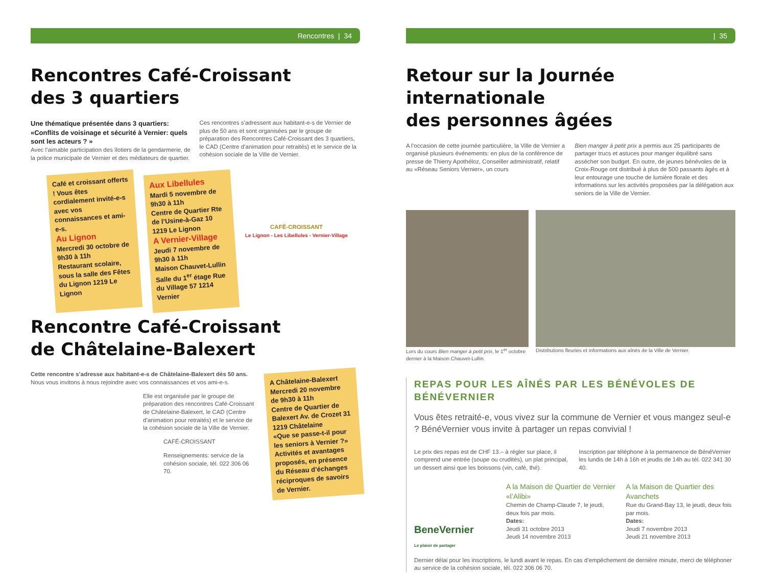Rencontres | 34
Rencontres Café-Croissant
des 3 quartiers
Une thématique présentée dans 3 quartiers: «Conflits de voisinage et sécurité à Vernier: quels sont les acteurs ? »
Avec l’aimable participation des îlotiers de la gendarmerie, de la police municipale de Vernier et des médiateurs de quartier.
Ces rencontres s’adressent aux habitant-e-s de Vernier de plus de 50 ans et sont organisées par le groupe de préparation des Rencontres Café-Croissant des 3 quartiers, le CAD (Centre d’animation pour retraités) et le service de la cohésion sociale de la Ville de Vernier.
Café et croissant offerts ! Vous êtes cordialement invité-e-s avec vos connaissances et ami-e-s.
Au Lignon
Mercredi 30 octobre de 9h30 à 11h
Restaurant scolaire, sous la salle des Fêtes du Lignon 1219 Le Lignon
Aux Libellules
Mardi 5 novembre de 9h30 à 11h
Centre de Quartier Rte de l’Usine-à-Gaz 10 1219 Le Lignon
A Vernier-Village
Jeudi 7 novembre de 9h30 à 11h
Maison Chauvet-Lullin Salle du 1<sup>er</sup> étage Rue du Village 57 1214 Vernier
CAFÉ-CROISSANT
Le Lignon - Les Libellules - Vernier-Village
Rencontre Café-Croissant
de Châtelaine-Balexert
Cette rencontre s’adresse aux habitant-e-s de Châtelaine-Balexert dès 50 ans.
Nous vous invitons à nous rejoindre avec vos connaissances et vos ami-e-s.
Elle est organisée par le groupe de préparation des rencontres Café-Croissant de Châtelaine-Balexert, le CAD (Centre d’animation pour retraités) et le service de la cohésion sociale de la Ville de Vernier.
CAFÉ-CROISSANT
Renseignements: service de la cohésion sociale, tél. 022 306 06 70.
A Châtelaine-Balexert
Mercredi 20 novembre
de 9h30 à 11h
Centre de Quartier de Balexert Av. de Crozet 31 1219 Châtelaine
«Que se passe-t-il pour les seniors à Vernier ?» Activités et avantages proposés, en présence du Réseau d’échanges réciproques de savoirs de Vernier.
| 35
Retour sur la Journée internationale
des personnes âgées
A l’occasion de cette journée particulière, la Ville de Vernier a organisé plusieurs événements: en plus de la conférence de presse de Thierry Apothéloz, Conseiller administratif, relatif au «Réseau Seniors Vernier», un cours
Bien manger à petit prix a permis aux 25 participants de partager trucs et astuces pour manger équilibré sans assécher son budget. En outre, de jeunes bénévoles de la Croix-Rouge ont distribué à plus de 500 passants âgés et à leur entourage une touche de lumière florale et des informations sur les activités proposées par la délégation aux seniors de la Ville de Vernier.
Lors du cours Bien manger à petit prix, le 1<sup>er</sup> octobre dernier à la Maison Chauvet-Lullin.
Distributions fleuries et informations aux aînés de la Ville de Vernier.
REPAS POUR LES AÎNÉS PAR LES BÉNÉVOLES DE BÉNÉVERNIER
Vous êtes retraité-e, vous vivez sur la commune de Vernier et vous mangez seul-e ? BénéVernier vous invite à partager un repas convivial !
Le prix des repas est de CHF 13.– à régler sur place, il comprend une entrée (soupe ou crudités), un plat principal, un dessert ainsi que les boissons (vin, café, thé).
Inscription par téléphone à la permanence de BénéVernier les lundis de 14h à 16h et jeudis de 14h au tél. 022 341 30 40.
BeneVernier
Le plaisir de partager
A la Maison de Quartier de Vernier «l’Alibi»
Chemin de Champ-Claude 7, le jeudi, deux fois par mois.
Dates:
Jeudi 31 octobre 2013
Jeudi 14 novembre 2013
A la Maison de Quartier des Avanchets
Rue du Grand-Bay 13, le jeudi, deux fois par mois.
Dates:
Jeudi 7 novembre 2013
Jeudi 21 novembre 2013
Dernier délai pour les inscriptions, le lundi avant le repas. En cas d’empêchement de dernière minute, merci de téléphoner au service de la cohésion sociale, tél. 022 306 06 70.